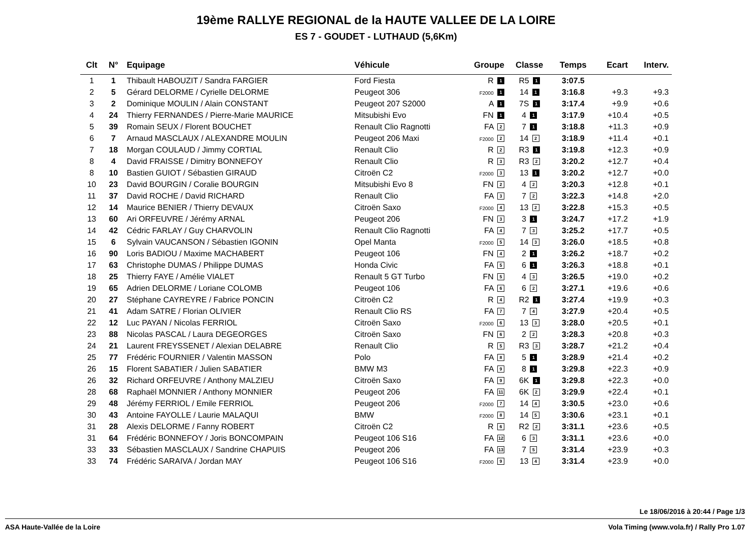19ème RALLYE REGIONAL de la HAUTE VALLEE DE LA LOIRE
ES 7 - GOUDET - LUTHAUD (5,6Km)
| Clt | N° | Equipage | Véhicule | Groupe | Classe | Temps | Ecart | Interv. |
| --- | --- | --- | --- | --- | --- | --- | --- | --- |
| 1 | 1 | Thibault HABOUZIT / Sandra FARGIER | Ford Fiesta | R 1 | R5 1 | 3:07.5 | | |
| 2 | 5 | Gérard DELORME / Cyrielle DELORME | Peugeot 306 | F2000 1 | 14 1 | 3:16.8 | +9.3 | +9.3 |
| 3 | 2 | Dominique MOULIN / Alain CONSTANT | Peugeot 207 S2000 | A 1 | 7S 1 | 3:17.4 | +9.9 | +0.6 |
| 4 | 24 | Thierry FERNANDES / Pierre-Marie MAURICE | Mitsubishi Evo | FN 1 | 4 1 | 3:17.9 | +10.4 | +0.5 |
| 5 | 39 | Romain SEUX / Florent BOUCHET | Renault Clio Ragnotti | FA 2 | 7 1 | 3:18.8 | +11.3 | +0.9 |
| 6 | 7 | Arnaud MASCLAUX / ALEXANDRE MOULIN | Peugeot 206 Maxi | F2000 2 | 14 2 | 3:18.9 | +11.4 | +0.1 |
| 7 | 18 | Morgan COULAUD / Jimmy CORTIAL | Renault Clio | R 2 | R3 1 | 3:19.8 | +12.3 | +0.9 |
| 8 | 4 | David FRAISSE / Dimitry BONNEFOY | Renault Clio | R 3 | R3 2 | 3:20.2 | +12.7 | +0.4 |
| 8 | 10 | Bastien GUIOT / Sébastien GIRAUD | Citroën C2 | F2000 3 | 13 1 | 3:20.2 | +12.7 | +0.0 |
| 10 | 23 | David BOURGIN / Coralie BOURGIN | Mitsubishi Evo 8 | FN 2 | 4 2 | 3:20.3 | +12.8 | +0.1 |
| 11 | 37 | David ROCHE / David RICHARD | Renault Clio | FA 3 | 7 2 | 3:22.3 | +14.8 | +2.0 |
| 12 | 14 | Maurice BENIER / Thierry DEVAUX | Citroën Saxo | F2000 4 | 13 2 | 3:22.8 | +15.3 | +0.5 |
| 13 | 60 | Ari ORFEUVRE / Jérémy ARNAL | Peugeot 206 | FN 3 | 3 1 | 3:24.7 | +17.2 | +1.9 |
| 14 | 42 | Cédric FARLAY / Guy CHARVOLIN | Renault Clio Ragnotti | FA 4 | 7 3 | 3:25.2 | +17.7 | +0.5 |
| 15 | 6 | Sylvain VAUCANSON / Sébastien IGONIN | Opel Manta | F2000 5 | 14 3 | 3:26.0 | +18.5 | +0.8 |
| 16 | 90 | Loris BADIOU / Maxime MACHABERT | Peugeot 106 | FN 4 | 2 1 | 3:26.2 | +18.7 | +0.2 |
| 17 | 63 | Christophe DUMAS / Philippe DUMAS | Honda Civic | FA 5 | 6 1 | 3:26.3 | +18.8 | +0.1 |
| 18 | 25 | Thierry FAYE / Amélie VIALET | Renault 5 GT Turbo | FN 5 | 4 3 | 3:26.5 | +19.0 | +0.2 |
| 19 | 65 | Adrien DELORME / Loriane COLOMB | Peugeot 106 | FA 6 | 6 2 | 3:27.1 | +19.6 | +0.6 |
| 20 | 27 | Stéphane CAYREYRE / Fabrice PONCIN | Citroën C2 | R 4 | R2 1 | 3:27.4 | +19.9 | +0.3 |
| 21 | 41 | Adam SATRE / Florian OLIVIER | Renault Clio RS | FA 7 | 7 4 | 3:27.9 | +20.4 | +0.5 |
| 22 | 12 | Luc PAYAN / Nicolas FERRIOL | Citroën Saxo | F2000 6 | 13 3 | 3:28.0 | +20.5 | +0.1 |
| 23 | 88 | Nicolas PASCAL / Laura DEGEORGES | Citroën Saxo | FN 6 | 2 2 | 3:28.3 | +20.8 | +0.3 |
| 24 | 21 | Laurent FREYSSENET / Alexian DELABRE | Renault Clio | R 5 | R3 3 | 3:28.7 | +21.2 | +0.4 |
| 25 | 77 | Frédéric FOURNIER / Valentin MASSON | Polo | FA 8 | 5 1 | 3:28.9 | +21.4 | +0.2 |
| 26 | 15 | Florent SABATIER / Julien SABATIER | BMW M3 | FA 9 | 8 1 | 3:29.8 | +22.3 | +0.9 |
| 26 | 32 | Richard ORFEUVRE / Anthony MALZIEU | Citroën Saxo | FA 9 | 6K 1 | 3:29.8 | +22.3 | +0.0 |
| 28 | 68 | Raphaël MONNIER / Anthony MONNIER | Peugeot 206 | FA 11 | 6K 2 | 3:29.9 | +22.4 | +0.1 |
| 29 | 48 | Jérémy FERRIOL / Emile FERRIOL | Peugeot 206 | F2000 7 | 14 4 | 3:30.5 | +23.0 | +0.6 |
| 30 | 43 | Antoine FAYOLLE / Laurie MALAQUI | BMW | F2000 8 | 14 5 | 3:30.6 | +23.1 | +0.1 |
| 31 | 28 | Alexis DELORME / Fanny ROBERT | Citroën C2 | R 6 | R2 2 | 3:31.1 | +23.6 | +0.5 |
| 31 | 64 | Frédéric BONNEFOY / Joris BONCOMPAIN | Peugeot 106 S16 | FA 12 | 6 3 | 3:31.1 | +23.6 | +0.0 |
| 33 | 33 | Sébastien MASCLAUX / Sandrine CHAPUIS | Peugeot 206 | FA 13 | 7 5 | 3:31.4 | +23.9 | +0.3 |
| 33 | 74 | Frédéric SARAIVA / Jordan MAY | Peugeot 106 S16 | F2000 9 | 13 4 | 3:31.4 | +23.9 | +0.0 |
Le 18/06/2016 à 20:44 / Page 1/3
ASA Haute-Vallée de la Loire Vola Timing (www.vola.fr) / Rally Pro 1.07